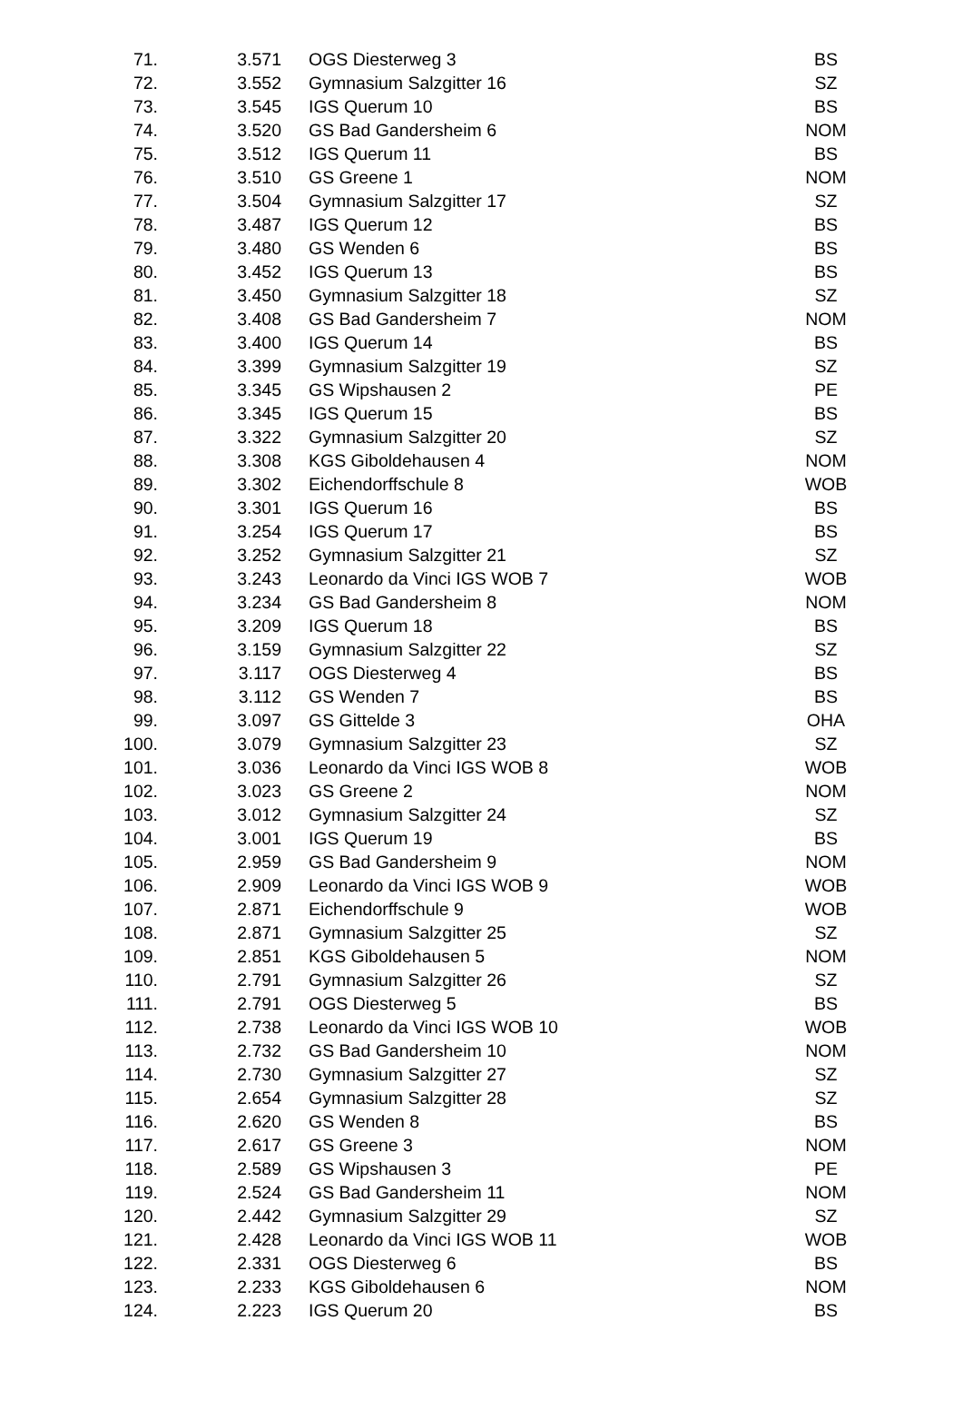| 71. | 3.571 | OGS Diesterweg 3 | BS |
| 72. | 3.552 | Gymnasium Salzgitter 16 | SZ |
| 73. | 3.545 | IGS Querum 10 | BS |
| 74. | 3.520 | GS Bad Gandersheim 6 | NOM |
| 75. | 3.512 | IGS Querum 11 | BS |
| 76. | 3.510 | GS Greene 1 | NOM |
| 77. | 3.504 | Gymnasium Salzgitter 17 | SZ |
| 78. | 3.487 | IGS Querum 12 | BS |
| 79. | 3.480 | GS Wenden 6 | BS |
| 80. | 3.452 | IGS Querum 13 | BS |
| 81. | 3.450 | Gymnasium Salzgitter 18 | SZ |
| 82. | 3.408 | GS Bad Gandersheim 7 | NOM |
| 83. | 3.400 | IGS Querum 14 | BS |
| 84. | 3.399 | Gymnasium Salzgitter 19 | SZ |
| 85. | 3.345 | GS Wipshausen 2 | PE |
| 86. | 3.345 | IGS Querum 15 | BS |
| 87. | 3.322 | Gymnasium Salzgitter 20 | SZ |
| 88. | 3.308 | KGS Giboldehausen 4 | NOM |
| 89. | 3.302 | Eichendorffschule 8 | WOB |
| 90. | 3.301 | IGS Querum 16 | BS |
| 91. | 3.254 | IGS Querum 17 | BS |
| 92. | 3.252 | Gymnasium Salzgitter 21 | SZ |
| 93. | 3.243 | Leonardo da Vinci IGS WOB 7 | WOB |
| 94. | 3.234 | GS Bad Gandersheim 8 | NOM |
| 95. | 3.209 | IGS Querum 18 | BS |
| 96. | 3.159 | Gymnasium Salzgitter 22 | SZ |
| 97. | 3.117 | OGS Diesterweg 4 | BS |
| 98. | 3.112 | GS Wenden 7 | BS |
| 99. | 3.097 | GS Gittelde 3 | OHA |
| 100. | 3.079 | Gymnasium Salzgitter 23 | SZ |
| 101. | 3.036 | Leonardo da Vinci IGS WOB 8 | WOB |
| 102. | 3.023 | GS Greene 2 | NOM |
| 103. | 3.012 | Gymnasium Salzgitter 24 | SZ |
| 104. | 3.001 | IGS Querum 19 | BS |
| 105. | 2.959 | GS Bad Gandersheim 9 | NOM |
| 106. | 2.909 | Leonardo da Vinci IGS WOB 9 | WOB |
| 107. | 2.871 | Eichendorffschule 9 | WOB |
| 108. | 2.871 | Gymnasium Salzgitter 25 | SZ |
| 109. | 2.851 | KGS Giboldehausen 5 | NOM |
| 110. | 2.791 | Gymnasium Salzgitter 26 | SZ |
| 111. | 2.791 | OGS Diesterweg 5 | BS |
| 112. | 2.738 | Leonardo da Vinci IGS WOB 10 | WOB |
| 113. | 2.732 | GS Bad Gandersheim 10 | NOM |
| 114. | 2.730 | Gymnasium Salzgitter 27 | SZ |
| 115. | 2.654 | Gymnasium Salzgitter 28 | SZ |
| 116. | 2.620 | GS Wenden 8 | BS |
| 117. | 2.617 | GS Greene 3 | NOM |
| 118. | 2.589 | GS Wipshausen 3 | PE |
| 119. | 2.524 | GS Bad Gandersheim 11 | NOM |
| 120. | 2.442 | Gymnasium Salzgitter 29 | SZ |
| 121. | 2.428 | Leonardo da Vinci IGS WOB 11 | WOB |
| 122. | 2.331 | OGS Diesterweg 6 | BS |
| 123. | 2.233 | KGS Giboldehausen 6 | NOM |
| 124. | 2.223 | IGS Querum 20 | BS |